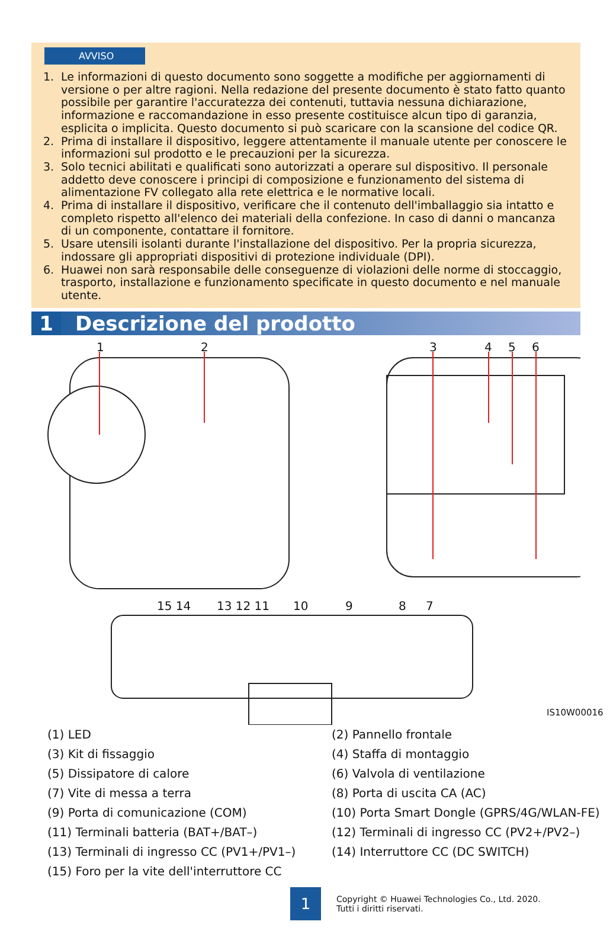AVVISO
1. Le informazioni di questo documento sono soggette a modifiche per aggiornamenti di versione o per altre ragioni. Nella redazione del presente documento è stato fatto quanto possibile per garantire l'accuratezza dei contenuti, tuttavia nessuna dichiarazione, informazione e raccomandazione in esso presente costituisce alcun tipo di garanzia, esplicita o implicita. Questo documento si può scaricare con la scansione del codice QR.
2. Prima di installare il dispositivo, leggere attentamente il manuale utente per conoscere le informazioni sul prodotto e le precauzioni per la sicurezza.
3. Solo tecnici abilitati e qualificati sono autorizzati a operare sul dispositivo. Il personale addetto deve conoscere i principi di composizione e funzionamento del sistema di alimentazione FV collegato alla rete elettrica e le normative locali.
4. Prima di installare il dispositivo, verificare che il contenuto dell'imballaggio sia intatto e completo rispetto all'elenco dei materiali della confezione. In caso di danni o mancanza di un componente, contattare il fornitore.
5. Usare utensili isolanti durante l'installazione del dispositivo. Per la propria sicurezza, indossare gli appropriati dispositivi di protezione individuale (DPI).
6. Huawei non sarà responsabile delle conseguenze di violazioni delle norme di stoccaggio, trasporto, installazione e funzionamento specificate in questo documento e nel manuale utente.
1 Descrizione del prodotto
1 2 3 4 5 6
15 14 13 12 11 10 9 8 7
IS10W00016
(1) LED
(2) Pannello frontale
(3) Kit di fissaggio
(4) Staffa di montaggio
(5) Dissipatore di calore
(6) Valvola di ventilazione
(7) Vite di messa a terra
(8) Porta di uscita CA (AC)
(9) Porta di comunicazione (COM)
(10) Porta Smart Dongle (GPRS/4G/WLAN-FE)
(11) Terminali batteria (BAT+/BAT–)
(12) Terminali di ingresso CC (PV2+/PV2–)
(13) Terminali di ingresso CC (PV1+/PV1–)
(14) Interruttore CC (DC SWITCH)
(15) Foro per la vite dell'interruttore CC
1
Copyright © Huawei Technologies Co., Ltd. 2020.
Tutti i diritti riservati.